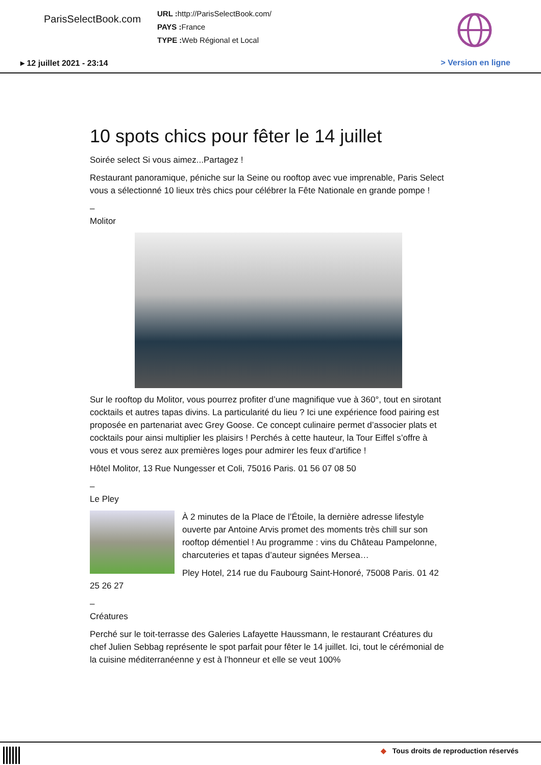ParisSelectBook.com
URL : http://ParisSelectBook.com/
PAYS : France
TYPE : Web Régional et Local
▸ 12 juillet 2021 - 23:14 > Version en ligne
10 spots chics pour fêter le 14 juillet
Soirée select Si vous aimez...Partagez !
Restaurant panoramique, péniche sur la Seine ou rooftop avec vue imprenable, Paris Select vous a sélectionné 10 lieux très chics pour célébrer la Fête Nationale en grande pompe !
–
Molitor
Sur le rooftop du Molitor, vous pourrez profiter d’une magnifique vue à 360°, tout en sirotant cocktails et autres tapas divins. La particularité du lieu ? Ici une expérience food pairing est proposée en partenariat avec Grey Goose. Ce concept culinaire permet d’associer plats et cocktails pour ainsi multiplier les plaisirs ! Perchés à cette hauteur, la Tour Eiffel s’offre à vous et vous serez aux premières loges pour admirer les feux d’artifice !
Hôtel Molitor, 13 Rue Nungesser et Coli, 75016 Paris. 01 56 07 08 50
–
Le Pley
À 2 minutes de la Place de l’Étoile, la dernière adresse lifestyle ouverte par Antoine Arvis promet des moments très chill sur son rooftop démentiel ! Au programme : vins du Château Pampelonne, charcuteries et tapas d’auteur signées Mersea…
Pley Hotel, 214 rue du Faubourg Saint-Honoré, 75008 Paris. 01 42 25 26 27
–
Créatures
Perché sur le toit-terrasse des Galeries Lafayette Haussmann, le restaurant Créatures du chef Julien Sebbag représente le spot parfait pour fêter le 14 juillet. Ici, tout le cérémonial de la cuisine méditerranéenne y est à l’honneur et elle se veut 100%
◆ Tous droits de reproduction réservés